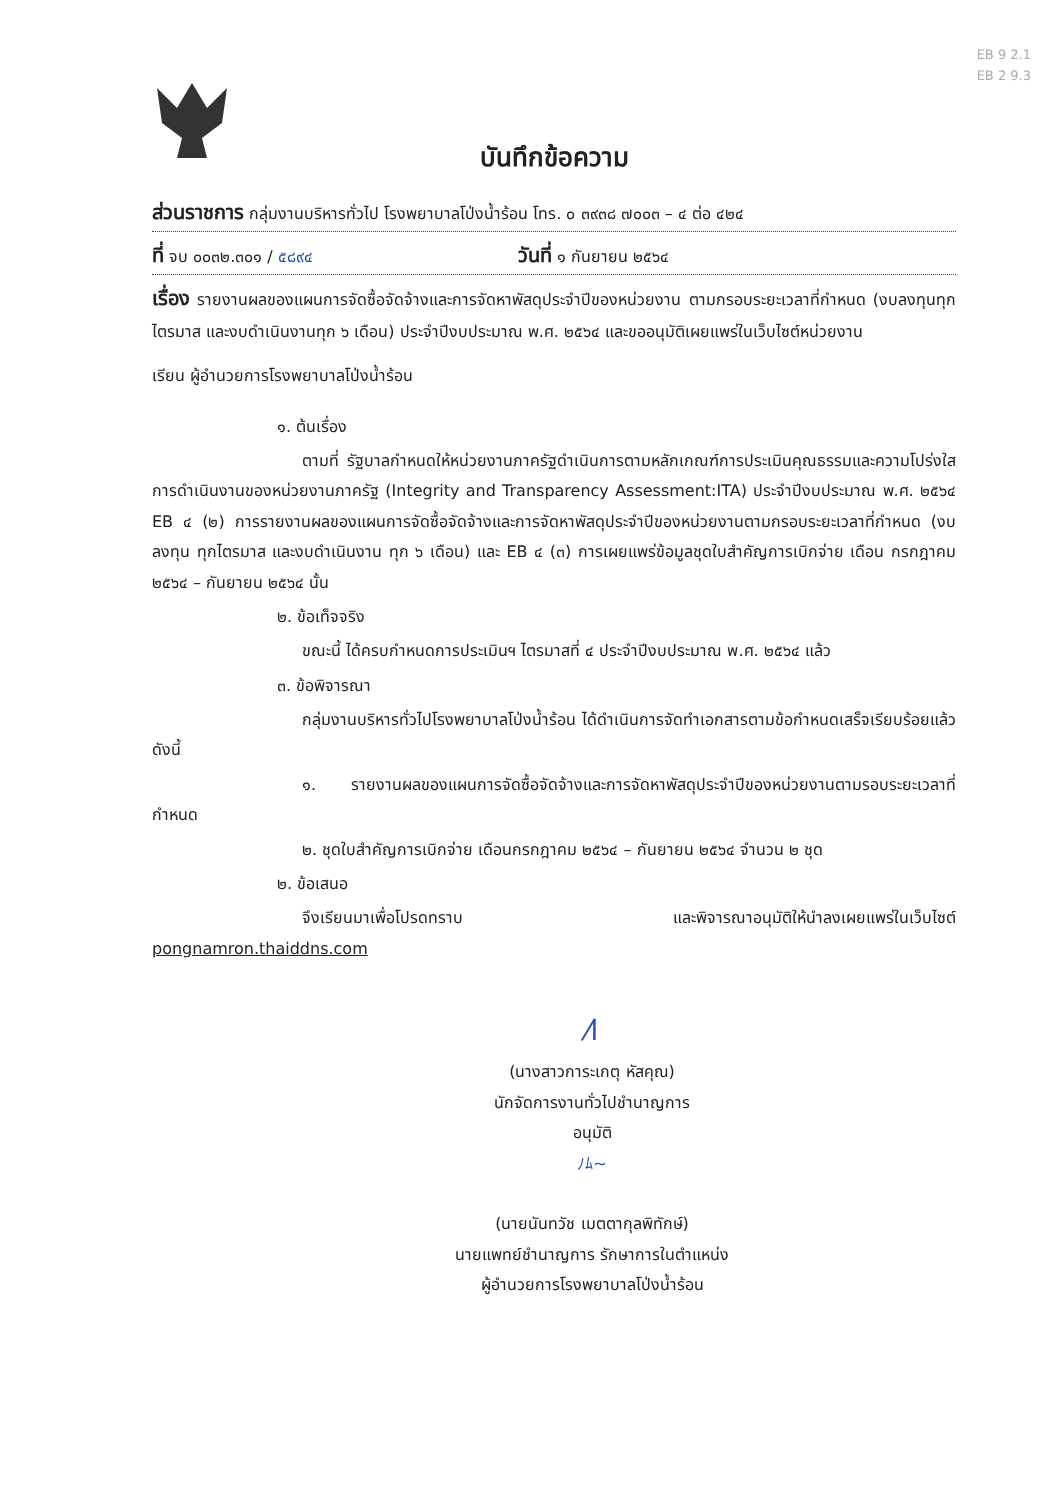EB 9 2.1
EB 2 9.3
บันทึกข้อความ
ส่วนราชการ กลุ่มงานบริหารทั่วไป โรงพยาบาลโป่งน้ำร้อน โทร. ๐ ๓๙๓๘ ๗๐๐๓ – ๔ ต่อ ๔๒๔
ที่ จบ ๐๐๓๒.๓๐๑ / ๕๘๙๔ วันที่ ๑ กันยายน ๒๕๖๔
เรื่อง รายงานผลของแผนการจัดซื้อจัดจ้างและการจัดหาพัสดุประจำปีของหน่วยงาน ตามกรอบระยะเวลาที่กำหนด (งบลงทุนทุกไตรมาส และงบดำเนินงานทุก ๖ เดือน) ประจำปีงบประมาณ พ.ศ. ๒๕๖๔ และขออนุมัติเผยแพร่ในเว็บไซต์หน่วยงาน
เรียน ผู้อำนวยการโรงพยาบาลโป่งน้ำร้อน
๑. ต้นเรื่อง
ตามที่ รัฐบาลกำหนดให้หน่วยงานภาครัฐดำเนินการตามหลักเกณฑ์การประเมินคุณธรรมและความโปร่งใสการดำเนินงานของหน่วยงานภาครัฐ (Integrity and Transparency Assessment:ITA) ประจำปีงบประมาณ พ.ศ. ๒๕๖๔ EB ๔ (๒) การรายงานผลของแผนการจัดซื้อจัดจ้างและการจัดหาพัสดุประจำปีของหน่วยงานตามกรอบระยะเวลาที่กำหนด (งบลงทุน ทุกไตรมาส และงบดำเนินงาน ทุก ๖ เดือน) และ EB ๔ (๓) การเผยแพร่ข้อมูลชุดใบสำคัญการเบิกจ่าย เดือน กรกฎาคม ๒๕๖๔ – กันยายน ๒๕๖๔ นั้น
๒. ข้อเท็จจริง
ขณะนี้ ได้ครบกำหนดการประเมินฯ ไตรมาสที่ ๔ ประจำปีงบประมาณ พ.ศ. ๒๕๖๔ แล้ว
๓. ข้อพิจารณา
กลุ่มงานบริหารทั่วไปโรงพยาบาลโป่งน้ำร้อน ได้ดำเนินการจัดทำเอกสารตามข้อกำหนดเสร็จเรียบร้อยแล้ว ดังนี้
๑. รายงานผลของแผนการจัดซื้อจัดจ้างและการจัดหาพัสดุประจำปีของหน่วยงานตามรอบระยะเวลาที่กำหนด
๒. ชุดใบสำคัญการเบิกจ่าย เดือนกรกฎาคม ๒๕๖๔ – กันยายน ๒๕๖๔ จำนวน ๒ ชุด
๒. ข้อเสนอ
จึงเรียนมาเพื่อโปรดทราบ และพิจารณาอนุมัติให้นำลงเผยแพร่ในเว็บไซต์ pongnamron.thaiddns.com
⁄l
(นางสาวการะเกตุ หัสคุณ)
นักจัดการงานทั่วไปชำนาญการ
อนุมัติ
ﾉﾑ~
(นายนันทวัช เมตตากุลพิทักษ์)
นายแพทย์ชำนาญการ รักษาการในตำแหน่ง
ผู้อำนวยการโรงพยาบาลโป่งน้ำร้อน